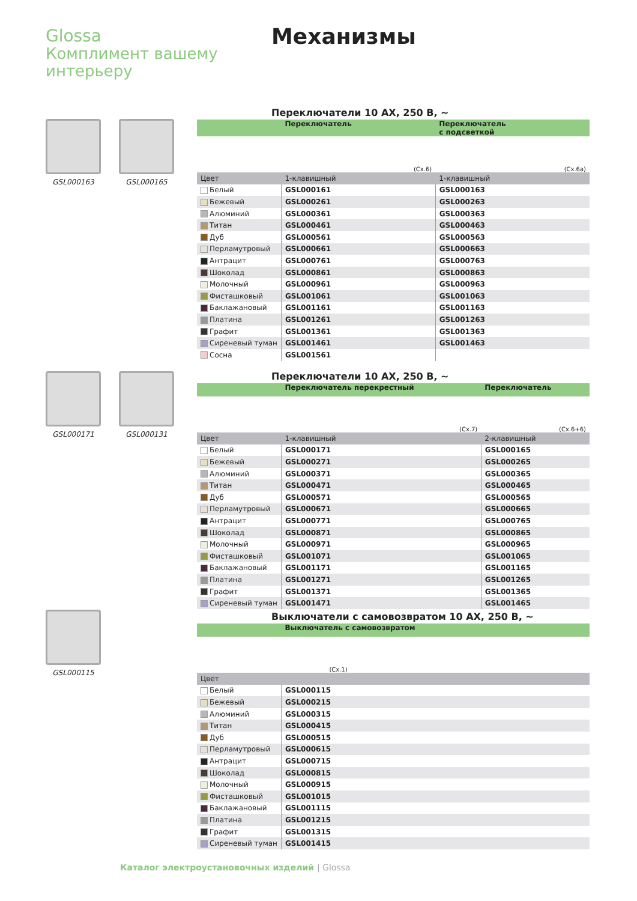Glossa
Комплимент вашему
интерьеру
Механизмы
GSL000163 GSL000165
GSL000171 GSL000131
GSL000115
Переключатели 10 АХ, 250 В, ~
| | Переключатель | Переключатель с подсветкой |
| --- | --- | --- |
| | (Сх.6) | (Сх.6а) |
| Цвет | 1-клавишный | 1-клавишный |
| Белый | GSL000161 | GSL000163 |
| Бежевый | GSL000261 | GSL000263 |
| Алюминий | GSL000361 | GSL000363 |
| Титан | GSL000461 | GSL000463 |
| Дуб | GSL000561 | GSL000563 |
| Перламутровый | GSL000661 | GSL000663 |
| Антрацит | GSL000761 | GSL000763 |
| Шоколад | GSL000861 | GSL000863 |
| Молочный | GSL000961 | GSL000963 |
| Фисташковый | GSL001061 | GSL001063 |
| Баклажановый | GSL001161 | GSL001163 |
| Платина | GSL001261 | GSL001263 |
| Графит | GSL001361 | GSL001363 |
| Сиреневый туман | GSL001461 | GSL001463 |
| Сосна | GSL001561 | |
Переключатели 10 АХ, 250 В, ~
| | Переключатель перекрестный | Переключатель |
| --- | --- | --- |
| | (Сх.7) | (Сх.6+6) |
| Цвет | 1-клавишный | 2-клавишный |
| Белый | GSL000171 | GSL000165 |
| Бежевый | GSL000271 | GSL000265 |
| Алюминий | GSL000371 | GSL000365 |
| Титан | GSL000471 | GSL000465 |
| Дуб | GSL000571 | GSL000565 |
| Перламутровый | GSL000671 | GSL000665 |
| Антрацит | GSL000771 | GSL000765 |
| Шоколад | GSL000871 | GSL000865 |
| Молочный | GSL000971 | GSL000965 |
| Фисташковый | GSL001071 | GSL001065 |
| Баклажановый | GSL001171 | GSL001165 |
| Платина | GSL001271 | GSL001265 |
| Графит | GSL001371 | GSL001365 |
| Сиреневый туман | GSL001471 | GSL001465 |
Выключатели с самовозвратом 10 АХ, 250 В, ~
| | Выключатель с самовозвратом |
| --- | --- |
| | (Сх.1) |
| Цвет | |
| Белый | GSL000115 |
| Бежевый | GSL000215 |
| Алюминий | GSL000315 |
| Титан | GSL000415 |
| Дуб | GSL000515 |
| Перламутровый | GSL000615 |
| Антрацит | GSL000715 |
| Шоколад | GSL000815 |
| Молочный | GSL000915 |
| Фисташковый | GSL001015 |
| Баклажановый | GSL001115 |
| Платина | GSL001215 |
| Графит | GSL001315 |
| Сиреневый туман | GSL001415 |
Каталог электроустановочных изделий | Glossa